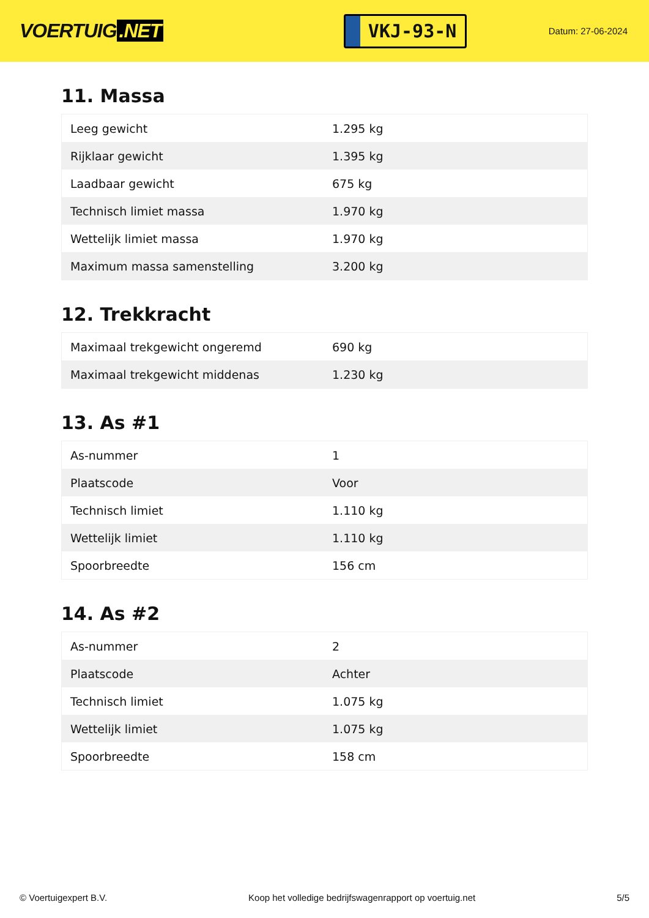VOERTUIG.NET
VKJ-93-N
Datum: 27-06-2024
11. Massa
| Leeg gewicht | 1.295 kg |
| Rijklaar gewicht | 1.395 kg |
| Laadbaar gewicht | 675 kg |
| Technisch limiet massa | 1.970 kg |
| Wettelijk limiet massa | 1.970 kg |
| Maximum massa samenstelling | 3.200 kg |
12. Trekkracht
| Maximaal trekgewicht ongeremd | 690 kg |
| Maximaal trekgewicht middenas | 1.230 kg |
13. As #1
| As-nummer | 1 |
| Plaatscode | Voor |
| Technisch limiet | 1.110 kg |
| Wettelijk limiet | 1.110 kg |
| Spoorbreedte | 156 cm |
14. As #2
| As-nummer | 2 |
| Plaatscode | Achter |
| Technisch limiet | 1.075 kg |
| Wettelijk limiet | 1.075 kg |
| Spoorbreedte | 158 cm |
© Voertuigexpert B.V. Koop het volledige bedrijfswagenrapport op voertuig.net 5/5